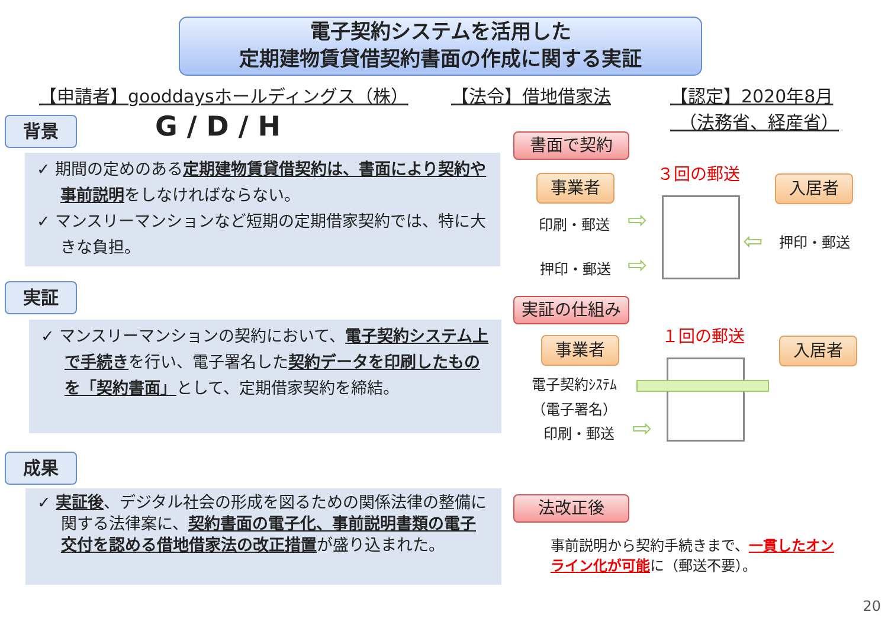電子契約システムを活用した
定期建物賃貸借契約書面の作成に関する実証
【申請者】gooddaysホールディングス（株）
【法令】借地借家法
【認定】2020年8月
　（法務省、経産省）
背景 G / D / H
✓ 期間の定めのある定期建物賃貸借契約は、書面により契約や事前説明をしなければならない。
✓ マンスリーマンションなど短期の定期借家契約では、特に大きな負担。
実証
✓ マンスリーマンションの契約において、電子契約システム上で手続きを行い、電子署名した契約データを印刷したものを「契約書面」として、定期借家契約を締結。
成果
✓ 実証後、デジタル社会の形成を図るための関係法律の整備に関する法律案に、契約書面の電子化、事前説明書類の電子交付を認める借地借家法の改正措置が盛り込まれた。
書面で契約
事業者
３回の郵送
入居者
印刷・郵送 ⇨
押印・郵送 ⇨
⇦ 押印・郵送
実証の仕組み
事業者
１回の郵送
入居者
電子契約ｼｽﾃﾑ
（電子署名）
印刷・郵送 ⇨
法改正後
事前説明から契約手続きまで、一貫したオンライン化が可能に（郵送不要）。
20